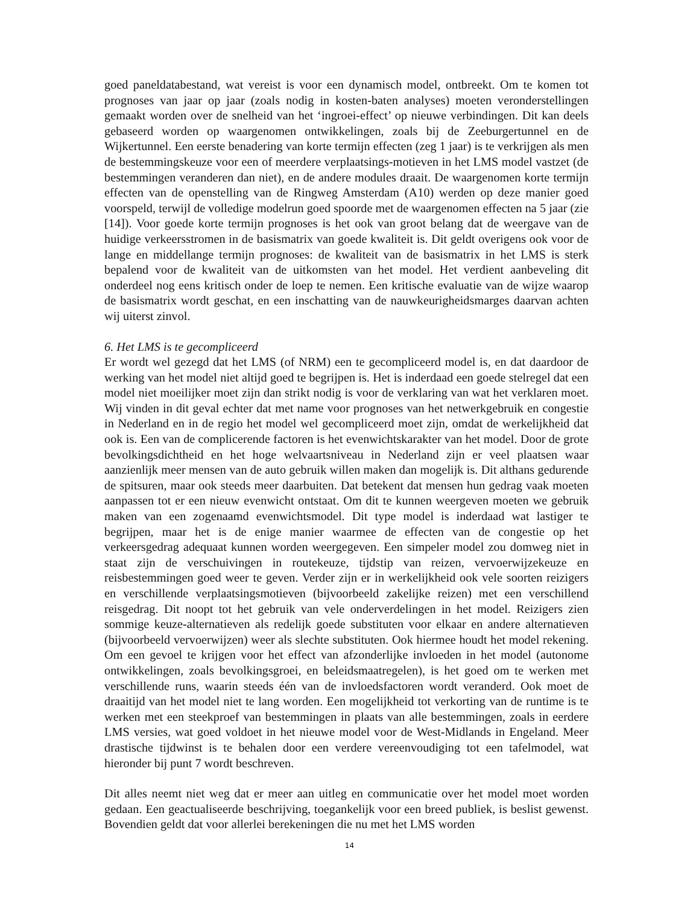goed paneldatabestand, wat vereist is voor een dynamisch model, ontbreekt. Om te komen tot prognoses van jaar op jaar (zoals nodig in kosten-baten analyses) moeten veronderstellingen gemaakt worden over de snelheid van het ‘ingroei-effect’ op nieuwe verbindingen. Dit kan deels gebaseerd worden op waargenomen ontwikkelingen, zoals bij de Zeeburgertunnel en de Wijkertunnel. Een eerste benadering van korte termijn effecten (zeg 1 jaar) is te verkrijgen als men de bestemmingskeuze voor een of meerdere verplaatsings-motieven in het LMS model vastzet (de bestemmingen veranderen dan niet), en de andere modules draait. De waargenomen korte termijn effecten van de openstelling van de Ringweg Amsterdam (A10) werden op deze manier goed voorspeld, terwijl de volledige modelrun goed spoorde met de waargenomen effecten na 5 jaar (zie [14]). Voor goede korte termijn prognoses is het ook van groot belang dat de weergave van de huidige verkeersstromen in de basismatrix van goede kwaliteit is. Dit geldt overigens ook voor de lange en middellange termijn prognoses: de kwaliteit van de basismatrix in het LMS is sterk bepalend voor de kwaliteit van de uitkomsten van het model. Het verdient aanbeveling dit onderdeel nog eens kritisch onder de loep te nemen. Een kritische evaluatie van de wijze waarop de basismatrix wordt geschat, en een inschatting van de nauwkeurigheidsmarges daarvan achten wij uiterst zinvol.
6. Het LMS is te gecompliceerd
Er wordt wel gezegd dat het LMS (of NRM) een te gecompliceerd model is, en dat daardoor de werking van het model niet altijd goed te begrijpen is. Het is inderdaad een goede stelregel dat een model niet moeilijker moet zijn dan strikt nodig is voor de verklaring van wat het verklaren moet. Wij vinden in dit geval echter dat met name voor prognoses van het netwerkgebruik en congestie in Nederland en in de regio het model wel gecompliceerd moet zijn, omdat de werkelijkheid dat ook is. Een van de complicerende factoren is het evenwichtskarakter van het model. Door de grote bevolkingsdichtheid en het hoge welvaartsniveau in Nederland zijn er veel plaatsen waar aanzienlijk meer mensen van de auto gebruik willen maken dan mogelijk is. Dit althans gedurende de spitsuren, maar ook steeds meer daarbuiten. Dat betekent dat mensen hun gedrag vaak moeten aanpassen tot er een nieuw evenwicht ontstaat. Om dit te kunnen weergeven moeten we gebruik maken van een zogenaamd evenwichtsmodel. Dit type model is inderdaad wat lastiger te begrijpen, maar het is de enige manier waarmee de effecten van de congestie op het verkeersgedrag adequaat kunnen worden weergegeven. Een simpeler model zou domweg niet in staat zijn de verschuivingen in routekeuze, tijdstip van reizen, vervoerwijzekeuze en reisbestemmingen goed weer te geven. Verder zijn er in werkelijkheid ook vele soorten reizigers en verschillende verplaatsingsmotieven (bijvoorbeeld zakelijke reizen) met een verschillend reisgedrag. Dit noopt tot het gebruik van vele onderverdelingen in het model. Reizigers zien sommige keuze-alternatieven als redelijk goede substituten voor elkaar en andere alternatieven (bijvoorbeeld vervoerwijzen) weer als slechte substituten. Ook hiermee houdt het model rekening. Om een gevoel te krijgen voor het effect van afzonderlijke invloeden in het model (autonome ontwikkelingen, zoals bevolkingsgroei, en beleidsmaatregelen), is het goed om te werken met verschillende runs, waarin steeds één van de invloedsfactoren wordt veranderd. Ook moet de draaitijd van het model niet te lang worden. Een mogelijkheid tot verkorting van de runtime is te werken met een steekproef van bestemmingen in plaats van alle bestemmingen, zoals in eerdere LMS versies, wat goed voldoet in het nieuwe model voor de West-Midlands in Engeland. Meer drastische tijdwinst is te behalen door een verdere vereenvoudiging tot een tafelmodel, wat hieronder bij punt 7 wordt beschreven.
Dit alles neemt niet weg dat er meer aan uitleg en communicatie over het model moet worden gedaan. Een geactualiseerde beschrijving, toegankelijk voor een breed publiek, is beslist gewenst. Bovendien geldt dat voor allerlei berekeningen die nu met het LMS worden
14